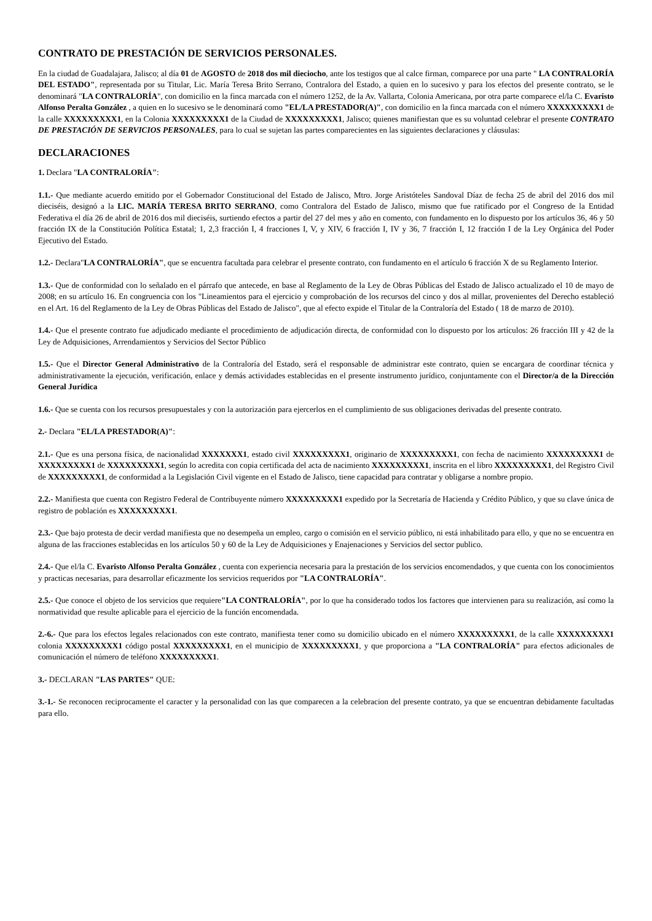CONTRATO DE PRESTACIÓN DE SERVICIOS PERSONALES.
En la ciudad de Guadalajara, Jalisco; al día 01 de AGOSTO de 2018 dos mil dieciocho, ante los testigos que al calce firman, comparece por una parte " LA CONTRALORÍA DEL ESTADO", representada por su Titular, Lic. María Teresa Brito Serrano, Contralora del Estado, a quien en lo sucesivo y para los efectos del presente contrato, se le denominará "LA CONTRALORÍA", con domicilio en la finca marcada con el número 1252, de la Av. Vallarta, Colonia Americana, por otra parte comparece el/la C. Evaristo Alfonso Peralta González , a quien en lo sucesivo se le denominará como "EL/LA PRESTADOR(A)", con domicilio en la finca marcada con el número XXXXXXXXX1 de la calle XXXXXXXXX1, en la Colonia XXXXXXXXX1 de la Ciudad de XXXXXXXXX1, Jalisco; quienes manifiestan que es su voluntad celebrar el presente CONTRATO DE PRESTACIÓN DE SERVICIOS PERSONALES, para lo cual se sujetan las partes comparecientes en las siguientes declaraciones y cláusulas:
DECLARACIONES
1. Declara "LA CONTRALORÍA":
1.1.- Que mediante acuerdo emitido por el Gobernador Constitucional del Estado de Jalisco, Mtro. Jorge Aristóteles Sandoval Díaz de fecha 25 de abril del 2016 dos mil dieciséis, designó a la LIC. MARÍA TERESA BRITO SERRANO, como Contralora del Estado de Jalisco, mismo que fue ratificado por el Congreso de la Entidad Federativa el día 26 de abril de 2016 dos mil dieciséis, surtiendo efectos a partir del 27 del mes y año en comento, con fundamento en lo dispuesto por los artículos 36, 46 y 50 fracción IX de la Constitución Política Estatal; 1, 2,3 fracción I, 4 fracciones I, V, y XIV, 6 fracción I, IV y 36, 7 fracción I, 12 fracción I de la Ley Orgánica del Poder Ejecutivo del Estado.
1.2.- Declara"LA CONTRALORÍA", que se encuentra facultada para celebrar el presente contrato, con fundamento en el artículo 6 fracción X de su Reglamento Interior.
1.3.- Que de conformidad con lo señalado en el párrafo que antecede, en base al Reglamento de la Ley de Obras Públicas del Estado de Jalisco actualizado el 10 de mayo de 2008; en su artículo 16. En congruencia con los "Lineamientos para el ejercicio y comprobación de los recursos del cinco y dos al millar, provenientes del Derecho estableció en el Art. 16 del Reglamento de la Ley de Obras Públicas del Estado de Jalisco", que al efecto expide el Titular de la Contraloría del Estado ( 18 de marzo de 2010).
1.4.- Que el presente contrato fue adjudicado mediante el procedimiento de adjudicación directa, de conformidad con lo dispuesto por los artículos: 26 fracción III y 42 de la Ley de Adquisiciones, Arrendamientos y Servicios del Sector Público
1.5.- Que el Director General Administrativo de la Contraloría del Estado, será el responsable de administrar este contrato, quien se encargara de coordinar técnica y administrativamente la ejecución, verificación, enlace y demás actividades establecidas en el presente instrumento jurídico, conjuntamente con el Director/a de la Dirección General Jurídica
1.6.- Que se cuenta con los recursos presupuestales y con la autorización para ejercerlos en el cumplimiento de sus obligaciones derivadas del presente contrato.
2.- Declara "EL/LA PRESTADOR(A)":
2.1.- Que es una persona física, de nacionalidad XXXXXXX1, estado civil XXXXXXXXX1, originario de XXXXXXXXX1, con fecha de nacimiento XXXXXXXXX1 de XXXXXXXXX1 de XXXXXXXXX1, según lo acredita con copia certificada del acta de nacimiento XXXXXXXXX1, inscrita en el libro XXXXXXXXX1, del Registro Civil de XXXXXXXXX1, de conformidad a la Legislación Civil vigente en el Estado de Jalisco, tiene capacidad para contratar y obligarse a nombre propio.
2.2.- Manifiesta que cuenta con Registro Federal de Contribuyente número XXXXXXXXX1 expedido por la Secretaría de Hacienda y Crédito Público, y que su clave única de registro de población es XXXXXXXXX1.
2.3.- Que bajo protesta de decir verdad manifiesta que no desempeña un empleo, cargo o comisión en el servicio público, ni está inhabilitado para ello, y que no se encuentra en alguna de las fracciones establecidas en los artículos 50 y 60 de la Ley de Adquisiciones y Enajenaciones y Servicios del sector publico.
2.4.- Que el/la C. Evaristo Alfonso Peralta González , cuenta con experiencia necesaria para la prestación de los servicios encomendados, y que cuenta con los conocimientos y practicas necesarias, para desarrollar eficazmente los servicios requeridos por "LA CONTRALORÍA".
2.5.- Que conoce el objeto de los servicios que requiere"LA CONTRALORÍA", por lo que ha considerado todos los factores que intervienen para su realización, así como la normatividad que resulte aplicable para el ejercicio de la función encomendada.
2.-6.- Que para los efectos legales relacionados con este contrato, manifiesta tener como su domicilio ubicado en el número XXXXXXXXX1, de la calle XXXXXXXXX1 colonia XXXXXXXXX1 código postal XXXXXXXXX1, en el municipio de XXXXXXXXX1, y que proporciona a "LA CONTRALORÍA" para efectos adicionales de comunicación el número de teléfono XXXXXXXXX1.
3.- DECLARAN "LAS PARTES" QUE:
3.-1.- Se reconocen reciprocamente el caracter y la personalidad con las que comparecen a la celebracion del presente contrato, ya que se encuentran debidamente facultadas para ello.